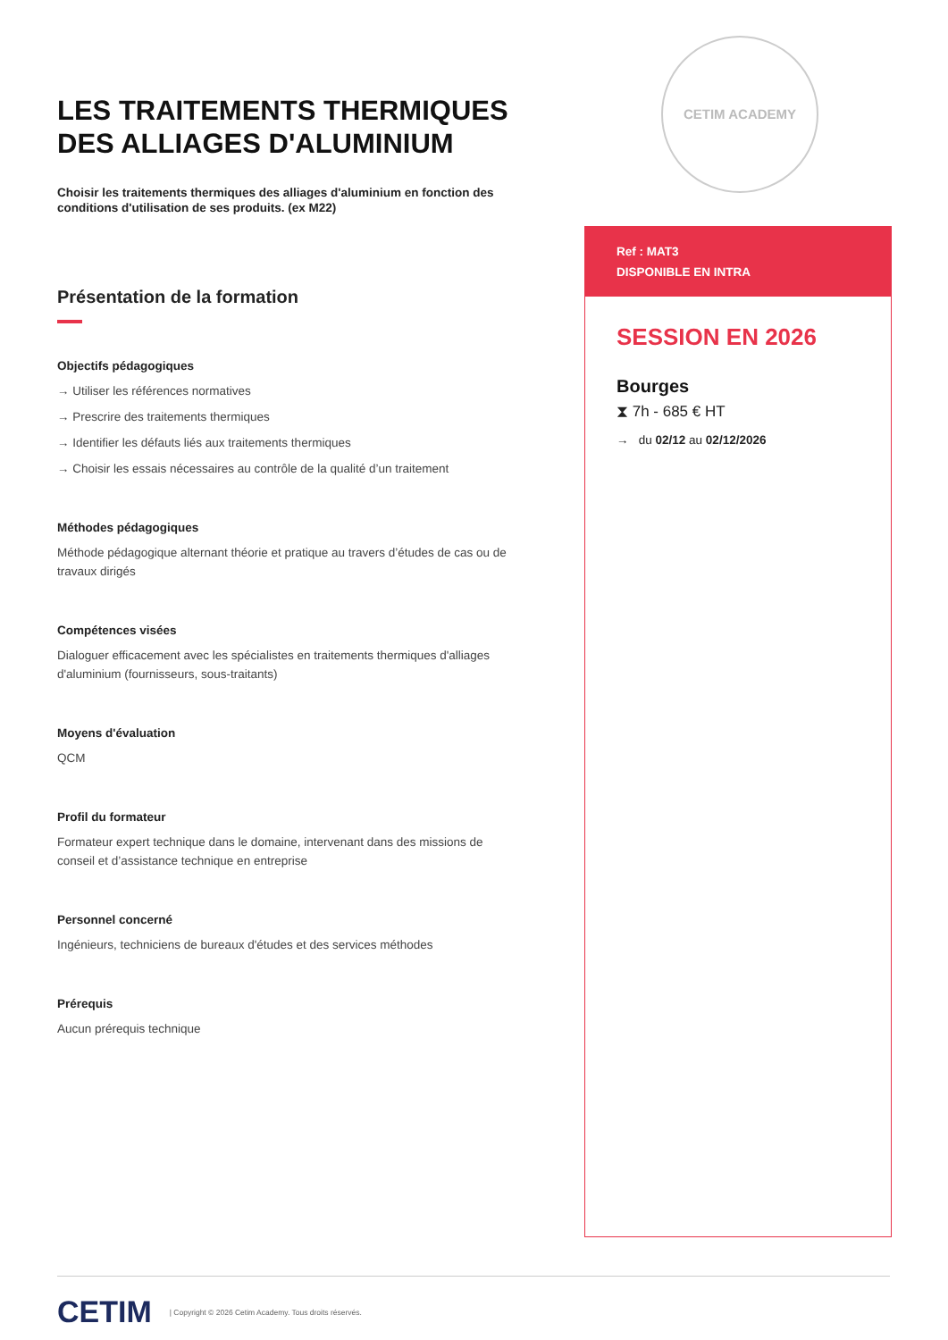CETIM ACADEMY
LES TRAITEMENTS THERMIQUES DES ALLIAGES D'ALUMINIUM
Choisir les traitements thermiques des alliages d'aluminium en fonction des conditions d'utilisation de ses produits. (ex M22)
Présentation de la formation
Objectifs pédagogiques
→ Utiliser les références normatives
→ Prescrire des traitements thermiques
→ Identifier les défauts liés aux traitements thermiques
→ Choisir les essais nécessaires au contrôle de la qualité d’un traitement
Méthodes pédagogiques
Méthode pédagogique alternant théorie et pratique au travers d’études de cas ou de travaux dirigés
Compétences visées
Dialoguer efficacement avec les spécialistes en traitements thermiques d'alliages d'aluminium (fournisseurs, sous-traitants)
Moyens d'évaluation
QCM
Profil du formateur
Formateur expert technique dans le domaine, intervenant dans des missions de conseil et d’assistance technique en entreprise
Personnel concerné
Ingénieurs, techniciens de bureaux d'études et des services méthodes
Prérequis
Aucun prérequis technique
Ref : MAT3
DISPONIBLE EN INTRA
SESSION EN 2026
Bourges
⧗ 7h - 685 € HT
→ du 02/12 au 02/12/2026
CETIM | Copyright © 2026 Cetim Academy. Tous droits réservés.